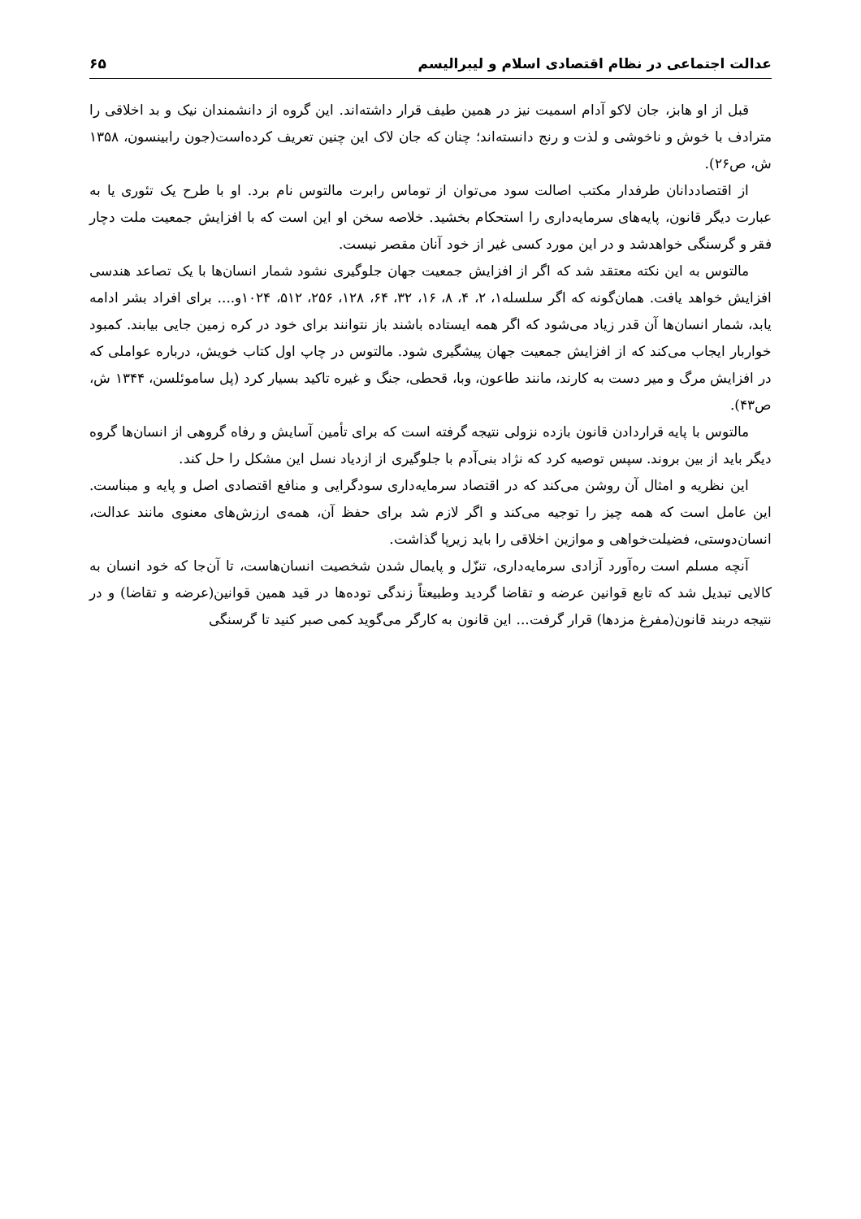عدالت اجتماعی در نظام اقتصادی اسلام و لیبرالیسم ۶۵
قبل از او هابز، جان لاکو آدام اسمیت نیز در همین طیف قرار داشته‌اند. این گروه از دانشمندان نیک و بد اخلاقی را مترادف با خوش و ناخوشی و لذت و رنج دانسته‌اند؛ چنان که جان لاک این چنین تعریف کرده‌است(جون رابینسون، ۱۳۵۸ ش، ص۲۶).
از اقتصاددانان طرفدار مکتب اصالت سود می‌توان از توماس رابرت مالتوس نام برد. او با طرح یک تئوری یا به عبارت دیگر قانون، پایه‌های سرمایه‌داری را استحکام بخشید. خلاصه سخن او این است که با افزایش جمعیت ملت دچار فقر و گرسنگی خواهدشد و در این مورد کسی غیر از خود آنان مقصر نیست.
مالتوس به این نکته معتقد شد که اگر از افزایش جمعیت جهان جلوگیری نشود شمار انسان‌ها با یک تصاعد هندسی افزایش خواهد یافت. همان‌گونه که اگر سلسله۱، ۲، ۴، ۸، ۱۶، ۳۲، ۶۴، ۱۲۸، ۲۵۶، ۵۱۲، ۱۰۲۴و.... برای افراد بشر ادامه یابد، شمار انسان‌ها آن قدر زیاد می‌شود که اگر همه ایستاده باشند باز نتوانند برای خود در کره زمین جایی بیابند. کمبود خواربار ایجاب می‌کند که از افزایش جمعیت جهان پیشگیری شود. مالتوس در چاپ اول کتاب خویش، درباره عواملی که در افزایش مرگ و میر دست به کارند، مانند طاعون، وبا، قحطی، جنگ و غیره تاکید بسیار کرد (پل ساموئلسن، ۱۳۴۴ ش، ص۴۳).
مالتوس با پایه قراردادن قانون بازده نزولی نتیجه گرفته است که برای تأمین آسایش و رفاه گروهی از انسان‌ها گروه دیگر باید از بین بروند. سپس توصیه کرد که نژاد بنی‌آدم با جلوگیری از ازدیاد نسل این مشکل را حل کند.
این نظریه و امثال آن روشن می‌کند که در اقتصاد سرمایه‌داری سودگرایی و منافع اقتصادی اصل و پایه و مبناست. این عامل است که همه چیز را توجیه می‌کند و اگر لازم شد برای حفظ آن، همه‌ی ارزش‌های معنوی مانند عدالت، انسان‌دوستی، فضیلت‌خواهی و موازین اخلاقی را باید زیرپا گذاشت.
آنچه مسلم است ره‌آورد آزادی سرمایه‌داری، تنزّل و پایمال شدن شخصیت انسان‌هاست، تا آن‌جا که خود انسان به کالایی تبدیل شد که تابع قوانین عرضه و تقاضا گردید وطبیعتاً زندگی توده‌ها در قید همین قوانین(عرضه و تقاضا) و در نتیجه دربند قانون(مفرغ مزدها) قرار گرفت... این قانون به کارگر می‌گوید کمی صبر کنید تا گرسنگی